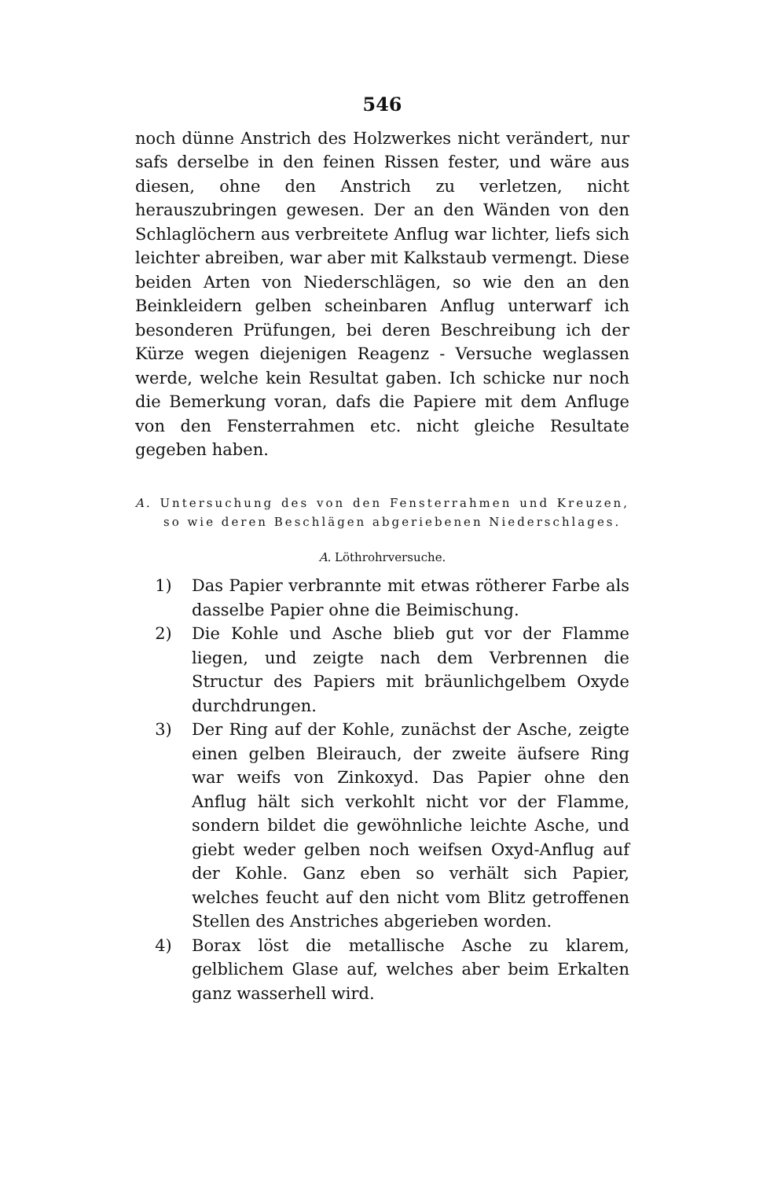546
noch dünne Anstrich des Holzwerkes nicht verändert, nur safs derselbe in den feinen Rissen fester, und wäre aus diesen, ohne den Anstrich zu verletzen, nicht herauszubringen gewesen. Der an den Wänden von den Schlaglöchern aus verbreitete Anflug war lichter, liefs sich leichter abreiben, war aber mit Kalkstaub vermengt. Diese beiden Arten von Niederschlägen, so wie den an den Beinkleidern gelben scheinbaren Anflug unterwarf ich besonderen Prüfungen, bei deren Beschreibung ich der Kürze wegen diejenigen Reagenz - Versuche weglassen werde, welche kein Resultat gaben. Ich schicke nur noch die Bemerkung voran, dafs die Papiere mit dem Anfluge von den Fensterrahmen etc. nicht gleiche Resultate gegeben haben.
A. Untersuchung des von den Fensterrahmen und Kreuzen, so wie deren Beschlägen abgeriebenen Niederschlages.
A. Löthrohrversuche.
1) Das Papier verbrannte mit etwas rötherer Farbe als dasselbe Papier ohne die Beimischung.
2) Die Kohle und Asche blieb gut vor der Flamme liegen, und zeigte nach dem Verbrennen die Structur des Papiers mit bräunlichgelbem Oxyde durchdrungen.
3) Der Ring auf der Kohle, zunächst der Asche, zeigte einen gelben Bleirauch, der zweite äufsere Ring war weifs von Zinkoxyd. Das Papier ohne den Anflug hält sich verkohlt nicht vor der Flamme, sondern bildet die gewöhnliche leichte Asche, und giebt weder gelben noch weifsen Oxyd-Anflug auf der Kohle. Ganz eben so verhält sich Papier, welches feucht auf den nicht vom Blitz getroffenen Stellen des Anstriches abgerieben worden.
4) Borax löst die metallische Asche zu klarem, gelblichem Glase auf, welches aber beim Erkalten ganz wasserhell wird.